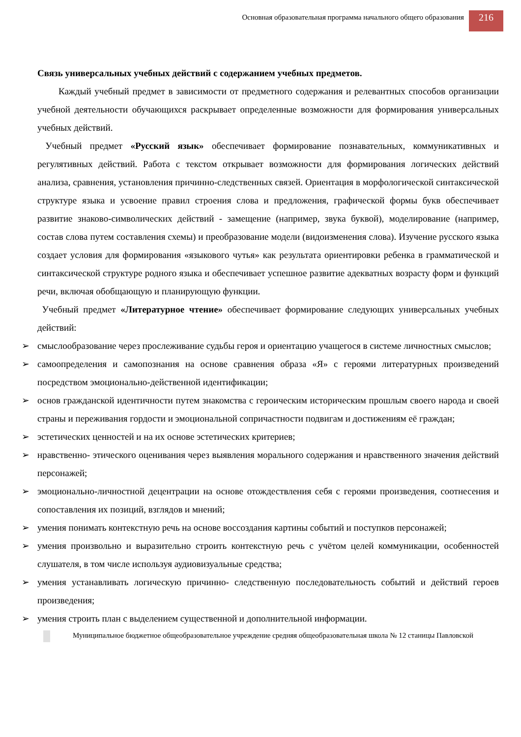Основная образовательная программа начального общего образования
216
Связь универсальных учебных действий с содержанием учебных предметов.
Каждый учебный предмет в зависимости от предметного содержания и релевантных способов организации учебной деятельности обучающихся раскрывает определенные возможности для формирования универсальных учебных действий.
Учебный предмет «Русский язык» обеспечивает формирование познавательных, коммуникативных и регулятивных действий. Работа с текстом открывает возможности для формирования логических действий анализа, сравнения, установления причинно-следственных связей. Ориентация в морфологической синтаксической структуре языка и усвоение правил строения слова и предложения, графической формы букв обеспечивает развитие знаково-символических действий - замещение (например, звука буквой), моделирование (например, состав слова путем составления схемы) и преобразование модели (видоизменения слова). Изучение русского языка создает условия для формирования «языкового чутья» как результата ориентировки ребенка в грамматической и синтаксической структуре родного языка и обеспечивает успешное развитие адекватных возрасту форм и функций речи, включая обобщающую и планирующую функции.
Учебный предмет «Литературное чтение» обеспечивает формирование следующих универсальных учебных действий:
➢ смыслообразование через прослеживание судьбы героя и ориентацию учащегося в системе личностных смыслов;
➢ самоопределения и самопознания на основе сравнения образа «Я» с героями литературных произведений посредством эмоционально-действенной идентификации;
➢ основ гражданской идентичности путем знакомства с героическим историческим прошлым своего народа и своей страны и переживания гордости и эмоциональной сопричастности подвигам и достижениям её граждан;
➢ эстетических ценностей и на их основе эстетических критериев;
➢ нравственно- этического оценивания через выявления морального содержания и нравственного значения действий персонажей;
➢ эмоционально-личностной децентрации на основе отождествления себя с героями произведения, соотнесения и сопоставления их позиций, взглядов и мнений;
➢ умения понимать контекстную речь на основе воссоздания картины событий и поступков персонажей;
➢ умения произвольно и выразительно строить контекстную речь с учётом целей коммуникации, особенностей слушателя, в том числе используя аудиовизуальные средства;
➢ умения устанавливать логическую причинно- следственную последовательность событий и действий героев произведения;
➢ умения строить план с выделением существенной и дополнительной информации.
Муниципальное бюджетное общеобразовательное учреждение средняя общеобразовательная школа № 12 станицы Павловской